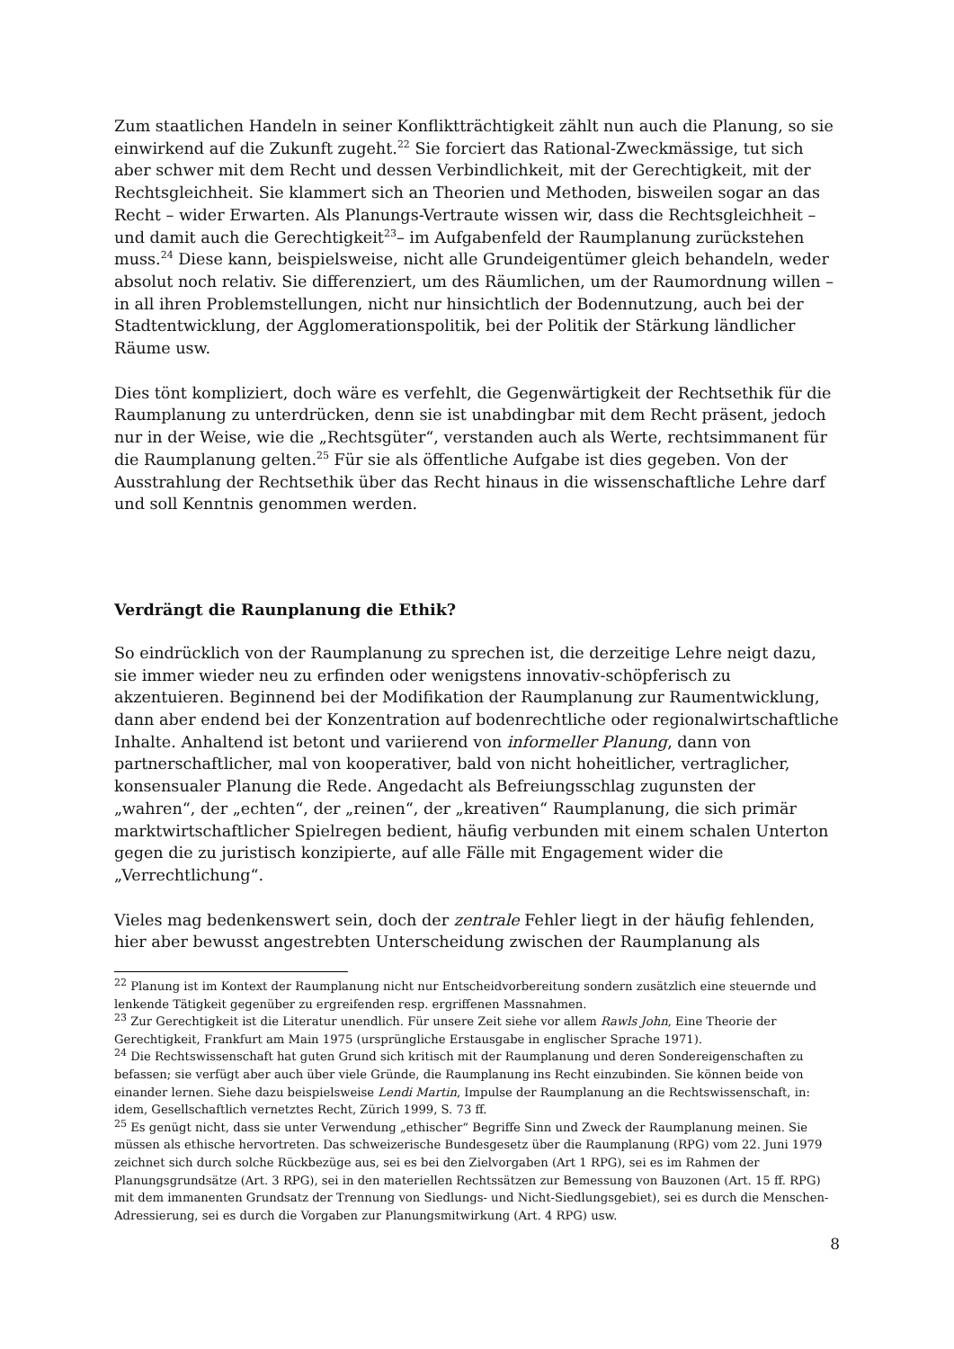Zum staatlichen Handeln in seiner Konfliktträchtigkeit zählt nun auch die Planung, so sie einwirkend auf die Zukunft zugeht.<sup>22</sup> Sie forciert das Rational-Zweckmässige, tut sich aber schwer mit dem Recht und dessen Verbindlichkeit, mit der Gerechtigkeit, mit der Rechtsgleichheit. Sie klammert sich an Theorien und Methoden, bisweilen sogar an das Recht – wider Erwarten. Als Planungs-Vertraute wissen wir, dass die Rechtsgleichheit – und damit auch die Gerechtigkeit<sup>23</sup>– im Aufgabenfeld der Raumplanung zurückstehen muss.<sup>24</sup> Diese kann, beispielsweise, nicht alle Grundeigentümer gleich behandeln, weder absolut noch relativ. Sie differenziert, um des Räumlichen, um der Raumordnung willen – in all ihren Problemstellungen, nicht nur hinsichtlich der Bodennutzung, auch bei der Stadtentwicklung, der Agglomerationspolitik, bei der Politik der Stärkung ländlicher Räume usw.
Dies tönt kompliziert, doch wäre es verfehlt, die Gegenwärtigkeit der Rechtsethik für die Raumplanung zu unterdrücken, denn sie ist unabdingbar mit dem Recht präsent, jedoch nur in der Weise, wie die „Rechtsgüter“, verstanden auch als Werte, rechtsimmanent für die Raumplanung gelten.<sup>25</sup> Für sie als öffentliche Aufgabe ist dies gegeben. Von der Ausstrahlung der Rechtsethik über das Recht hinaus in die wissenschaftliche Lehre darf und soll Kenntnis genommen werden.
Verdrängt die Raunplanung die Ethik?
So eindrücklich von der Raumplanung zu sprechen ist, die derzeitige Lehre neigt dazu, sie immer wieder neu zu erfinden oder wenigstens innovativ-schöpferisch zu akzentuieren. Beginnend bei der Modifikation der Raumplanung zur Raumentwicklung, dann aber endend bei der Konzentration auf bodenrechtliche oder regionalwirtschaftliche Inhalte. Anhaltend ist betont und variierend von informeller Planung, dann von partnerschaftlicher, mal von kooperativer, bald von nicht hoheitlicher, vertraglicher, konsensualer Planung die Rede. Angedacht als Befreiungsschlag zugunsten der „wahren“, der „echten“, der „reinen“, der „kreativen“ Raumplanung, die sich primär marktwirtschaftlicher Spielregen bedient, häufig verbunden mit einem schalen Unterton gegen die zu juristisch konzipierte, auf alle Fälle mit Engagement wider die „Verrechtlichung“.
Vieles mag bedenkenswert sein, doch der zentrale Fehler liegt in der häufig fehlenden, hier aber bewusst angestrebten Unterscheidung zwischen der Raumplanung als
<sup>22</sup> Planung ist im Kontext der Raumplanung nicht nur Entscheidvorbereitung sondern zusätzlich eine steuernde und lenkende Tätigkeit gegenüber zu ergreifenden resp. ergriffenen Massnahmen.
<sup>23</sup> Zur Gerechtigkeit ist die Literatur unendlich. Für unsere Zeit siehe vor allem Rawls John, Eine Theorie der Gerechtigkeit, Frankfurt am Main 1975 (ursprüngliche Erstausgabe in englischer Sprache 1971).
<sup>24</sup> Die Rechtswissenschaft hat guten Grund sich kritisch mit der Raumplanung und deren Sondereigenschaften zu befassen; sie verfügt aber auch über viele Gründe, die Raumplanung ins Recht einzubinden. Sie können beide von einander lernen. Siehe dazu beispielsweise Lendi Martin, Impulse der Raumplanung an die Rechtswissenschaft, in: idem, Gesellschaftlich vernetztes Recht, Zürich 1999, S. 73 ff.
<sup>25</sup> Es genügt nicht, dass sie unter Verwendung „ethischer“ Begriffe Sinn und Zweck der Raumplanung meinen. Sie müssen als ethische hervortreten. Das schweizerische Bundesgesetz über die Raumplanung (RPG) vom 22. Juni 1979 zeichnet sich durch solche Rückbezüge aus, sei es bei den Zielvorgaben (Art 1 RPG), sei es im Rahmen der Planungsgrundsätze (Art. 3 RPG), sei in den materiellen Rechtssätzen zur Bemessung von Bauzonen (Art. 15 ff. RPG) mit dem immanenten Grundsatz der Trennung von Siedlungs- und Nicht-Siedlungsgebiet), sei es durch die Menschen-Adressierung, sei es durch die Vorgaben zur Planungsmitwirkung (Art. 4 RPG) usw.
8